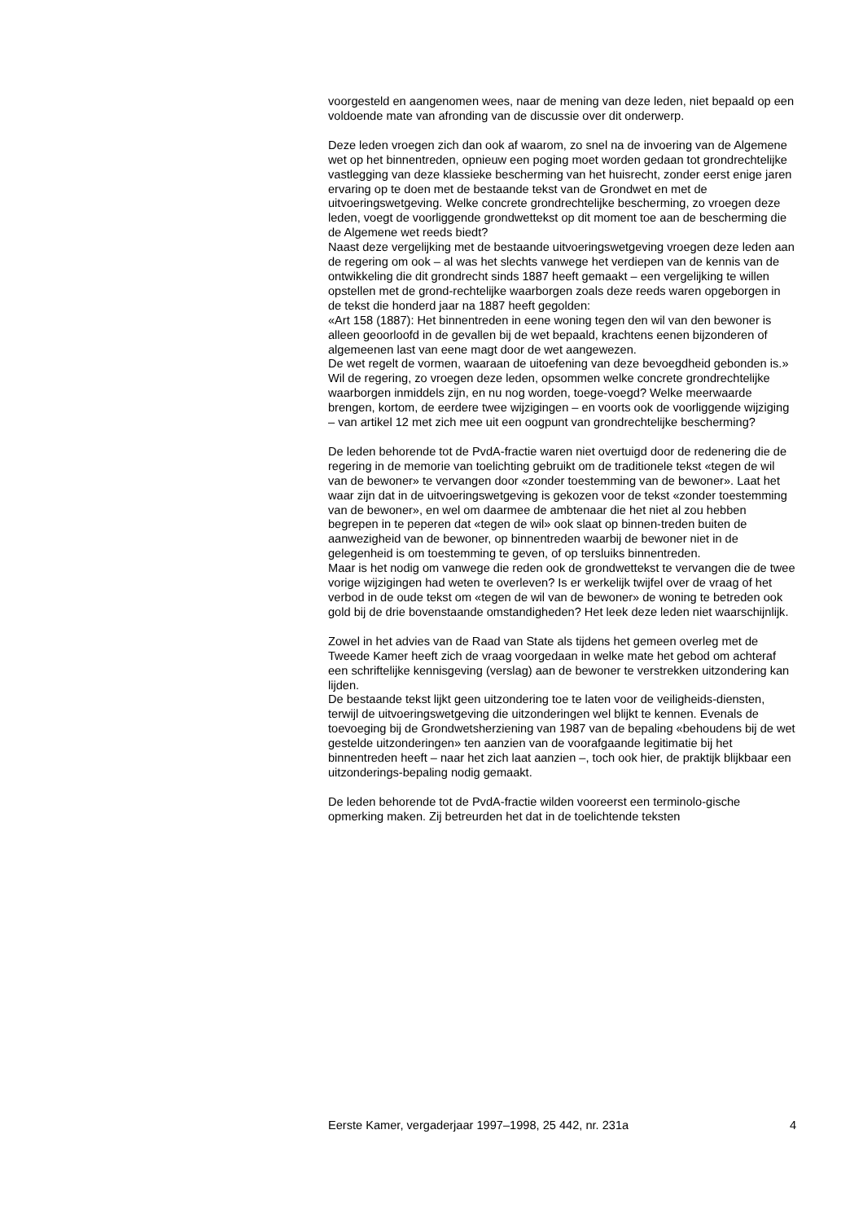voorgesteld en aangenomen wees, naar de mening van deze leden, niet bepaald op een voldoende mate van afronding van de discussie over dit onderwerp.
Deze leden vroegen zich dan ook af waarom, zo snel na de invoering van de Algemene wet op het binnentreden, opnieuw een poging moet worden gedaan tot grondrechtelijke vastlegging van deze klassieke bescherming van het huisrecht, zonder eerst enige jaren ervaring op te doen met de bestaande tekst van de Grondwet en met de uitvoeringswetgeving. Welke concrete grondrechtelijke bescherming, zo vroegen deze leden, voegt de voorliggende grondwettekst op dit moment toe aan de bescherming die de Algemene wet reeds biedt?
Naast deze vergelijking met de bestaande uitvoeringswetgeving vroegen deze leden aan de regering om ook – al was het slechts vanwege het verdiepen van de kennis van de ontwikkeling die dit grondrecht sinds 1887 heeft gemaakt – een vergelijking te willen opstellen met de grond-rechtelijke waarborgen zoals deze reeds waren opgeborgen in de tekst die honderd jaar na 1887 heeft gegolden:
«Art 158 (1887): Het binnentreden in eene woning tegen den wil van den bewoner is alleen geoorloofd in de gevallen bij de wet bepaald, krachtens eenen bijzonderen of algemeenen last van eene magt door de wet aangewezen.
De wet regelt de vormen, waaraan de uitoefening van deze bevoegdheid gebonden is.»
Wil de regering, zo vroegen deze leden, opsommen welke concrete grondrechtelijke waarborgen inmiddels zijn, en nu nog worden, toege-voegd? Welke meerwaarde brengen, kortom, de eerdere twee wijzigingen – en voorts ook de voorliggende wijziging – van artikel 12 met zich mee uit een oogpunt van grondrechtelijke bescherming?
De leden behorende tot de PvdA-fractie waren niet overtuigd door de redenering die de regering in de memorie van toelichting gebruikt om de traditionele tekst «tegen de wil van de bewoner» te vervangen door «zonder toestemming van de bewoner». Laat het waar zijn dat in de uitvoeringswetgeving is gekozen voor de tekst «zonder toestemming van de bewoner», en wel om daarmee de ambtenaar die het niet al zou hebben begrepen in te peperen dat «tegen de wil» ook slaat op binnen-treden buiten de aanwezigheid van de bewoner, op binnentreden waarbij de bewoner niet in de gelegenheid is om toestemming te geven, of op tersluiks binnentreden.
Maar is het nodig om vanwege die reden ook de grondwettekst te vervangen die de twee vorige wijzigingen had weten te overleven? Is er werkelijk twijfel over de vraag of het verbod in de oude tekst om «tegen de wil van de bewoner» de woning te betreden ook gold bij de drie bovenstaande omstandigheden? Het leek deze leden niet waarschijnlijk.
Zowel in het advies van de Raad van State als tijdens het gemeen overleg met de Tweede Kamer heeft zich de vraag voorgedaan in welke mate het gebod om achteraf een schriftelijke kennisgeving (verslag) aan de bewoner te verstrekken uitzondering kan lijden.
De bestaande tekst lijkt geen uitzondering toe te laten voor de veiligheids-diensten, terwijl de uitvoeringswetgeving die uitzonderingen wel blijkt te kennen. Evenals de toevoeging bij de Grondwetsherziening van 1987 van de bepaling «behoudens bij de wet gestelde uitzonderingen» ten aanzien van de voorafgaande legitimatie bij het binnentreden heeft – naar het zich laat aanzien –, toch ook hier, de praktijk blijkbaar een uitzonderings-bepaling nodig gemaakt.
De leden behorende tot de PvdA-fractie wilden vooreerst een terminolo-gische opmerking maken. Zij betreurden het dat in de toelichtende teksten
Eerste Kamer, vergaderjaar 1997–1998, 25 442, nr. 231a 4